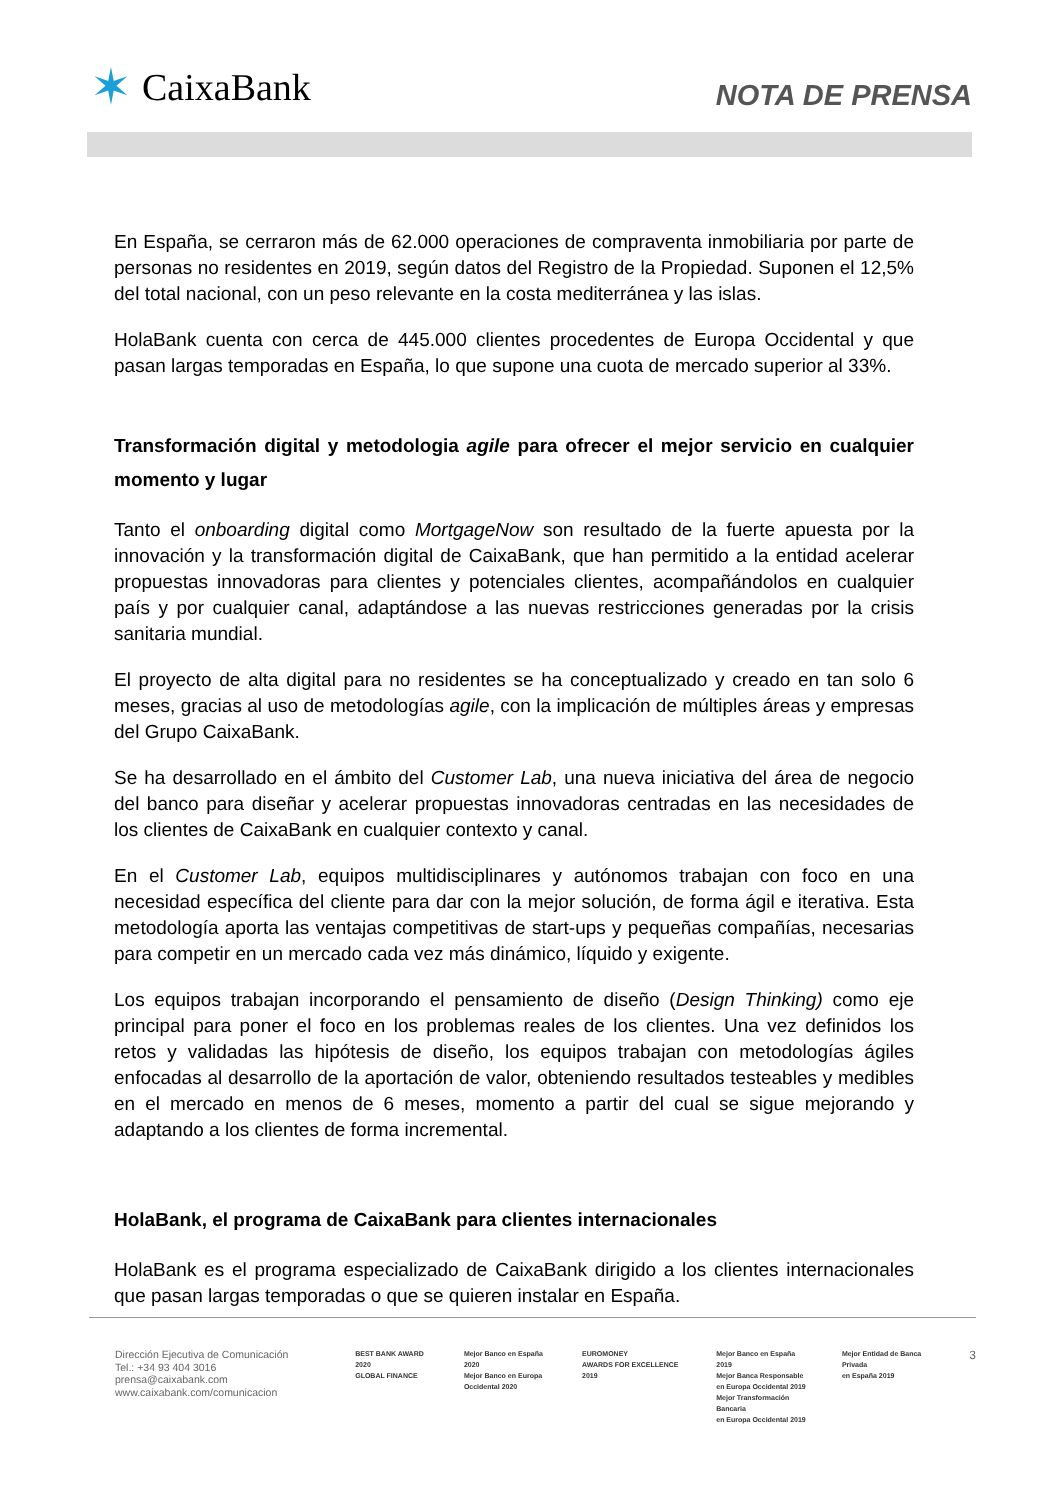✶ CaixaBank
NOTA DE PRENSA
En España, se cerraron más de 62.000 operaciones de compraventa inmobiliaria por parte de personas no residentes en 2019, según datos del Registro de la Propiedad. Suponen el 12,5% del total nacional, con un peso relevante en la costa mediterránea y las islas.
HolaBank cuenta con cerca de 445.000 clientes procedentes de Europa Occidental y que pasan largas temporadas en España, lo que supone una cuota de mercado superior al 33%.
Transformación digital y metodologia agile para ofrecer el mejor servicio en cualquier momento y lugar
Tanto el onboarding digital como MortgageNow son resultado de la fuerte apuesta por la innovación y la transformación digital de CaixaBank, que han permitido a la entidad acelerar propuestas innovadoras para clientes y potenciales clientes, acompañándolos en cualquier país y por cualquier canal, adaptándose a las nuevas restricciones generadas por la crisis sanitaria mundial.
El proyecto de alta digital para no residentes se ha conceptualizado y creado en tan solo 6 meses, gracias al uso de metodologías agile, con la implicación de múltiples áreas y empresas del Grupo CaixaBank.
Se ha desarrollado en el ámbito del Customer Lab, una nueva iniciativa del área de negocio del banco para diseñar y acelerar propuestas innovadoras centradas en las necesidades de los clientes de CaixaBank en cualquier contexto y canal.
En el Customer Lab, equipos multidisciplinares y autónomos trabajan con foco en una necesidad específica del cliente para dar con la mejor solución, de forma ágil e iterativa. Esta metodología aporta las ventajas competitivas de start-ups y pequeñas compañías, necesarias para competir en un mercado cada vez más dinámico, líquido y exigente.
Los equipos trabajan incorporando el pensamiento de diseño (Design Thinking) como eje principal para poner el foco en los problemas reales de los clientes. Una vez definidos los retos y validadas las hipótesis de diseño, los equipos trabajan con metodologías ágiles enfocadas al desarrollo de la aportación de valor, obteniendo resultados testeables y medibles en el mercado en menos de 6 meses, momento a partir del cual se sigue mejorando y adaptando a los clientes de forma incremental.
HolaBank, el programa de CaixaBank para clientes internacionales
HolaBank es el programa especializado de CaixaBank dirigido a los clientes internacionales que pasan largas temporadas o que se quieren instalar en España.
Dirección Ejecutiva de Comunicación
Tel.: +34 93 404 3016
prensa@caixabank.com
www.caixabank.com/comunicacion
BEST BANK AWARD 2020
GLOBAL FINANCE
Mejor Banco en España 2020
Mejor Banco en Europa
Occidental 2020
EUROMONEY
AWARDS FOR EXCELLENCE 2019
Mejor Banco en España 2019
Mejor Banca Responsable
en Europa Occidental 2019
Mejor Transformación Bancaria
en Europa Occidental 2019
Mejor Entidad de Banca Privada
en España 2019
3